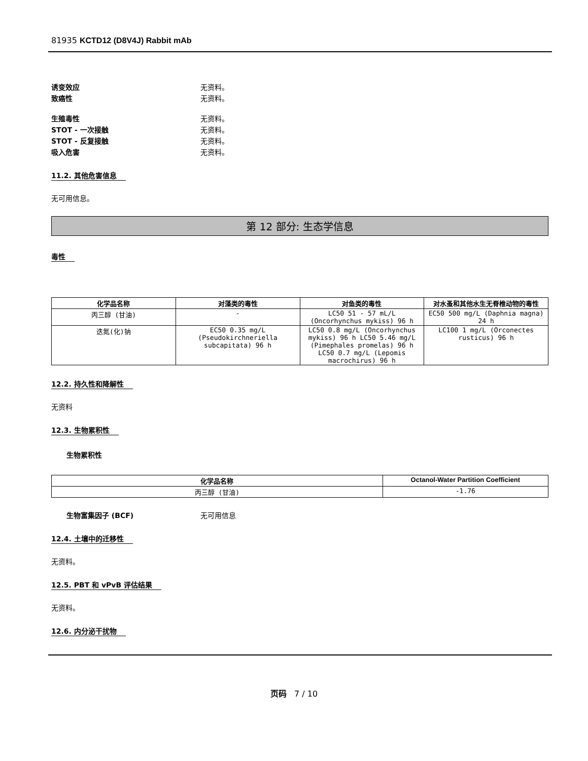81935 KCTD12 (D8V4J) Rabbit mAb
诱变效应 无资料。
致癌性 无资料。
生殖毒性 无资料。
STOT - 一次接触 无资料。
STOT - 反复接触 无资料。
吸入危害 无资料。
11.2. 其他危害信息
无可用信息。
第 12 部分: 生态学信息
毒性
| 化学品名称 | 对藻类的毒性 | 对鱼类的毒性 | 对水蚤和其他水生无脊椎动物的毒性 |
| --- | --- | --- | --- |
| 丙三醇 (甘油) | - | LC50 51 - 57 mL/L (Oncorhynchus mykiss) 96 h | EC50 500 mg/L (Daphnia magna) 24 h |
| 迭氮(化)钠 | EC50 0.35 mg/L (Pseudokirchneriella subcapitata) 96 h | LC50 0.8 mg/L (Oncorhynchus mykiss) 96 h LC50 5.46 mg/L (Pimephales promelas) 96 h LC50 0.7 mg/L (Lepomis macrochirus) 96 h | LC100 1 mg/L (Orconectes rusticus) 96 h |
12.2. 持久性和降解性
无资料
12.3. 生物累积性
生物累积性
| 化学品名称 | Octanol-Water Partition Coefficient |
| --- | --- |
| 丙三醇 (甘油) | -1.76 |
生物富集因子 (BCF) 无可用信息
12.4. 土壤中的迁移性
无资料。
12.5. PBT 和 vPvB 评估结果
无资料。
12.6. 内分泌干扰物
页码 7 / 10